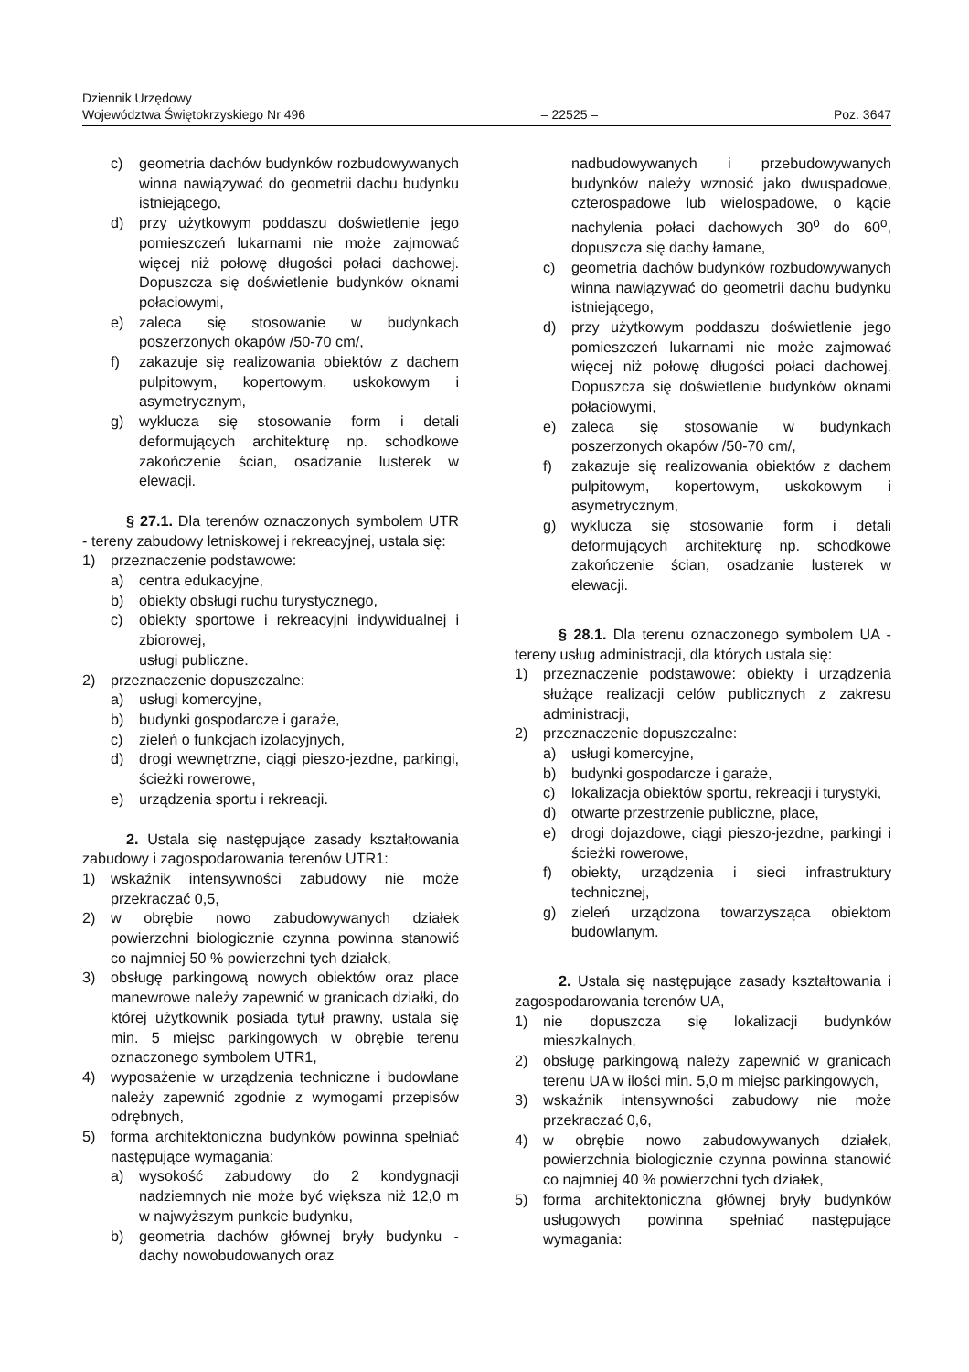Dziennik Urzędowy
Województwa Świętokrzyskiego Nr 496 – 22525 – Poz. 3647
c) geometria dachów budynków rozbudowywanych winna nawiązywać do geometrii dachu budynku istniejącego,
d) przy użytkowym poddaszu doświetlenie jego pomieszczeń lukarnami nie może zajmować więcej niż połowę długości połaci dachowej. Dopuszcza się doświetlenie budynków oknami połaciowymi,
e) zaleca się stosowanie w budynkach poszerzonych okapów /50-70 cm/,
f) zakazuje się realizowania obiektów z dachem pulpitowym, kopertowym, uskokowym i asymetrycznym,
g) wyklucza się stosowanie form i detali deformujących architekturę np. schodkowe zakończenie ścian, osadzanie lusterek w elewacji.
§ 27.1. Dla terenów oznaczonych symbolem UTR - tereny zabudowy letniskowej i rekreacyjnej, ustala się:
1) przeznaczenie podstawowe:
a) centra edukacyjne,
b) obiekty obsługi ruchu turystycznego,
c) obiekty sportowe i rekreacyjni indywidualnej i zbiorowej,
usługi publiczne.
2) przeznaczenie dopuszczalne:
a) usługi komercyjne,
b) budynki gospodarcze i garaże,
c) zieleń o funkcjach izolacyjnych,
d) drogi wewnętrzne, ciągi pieszo-jezdne, parkingi, ścieżki rowerowe,
e) urządzenia sportu i rekreacji.
2. Ustala się następujące zasady kształtowania zabudowy i zagospodarowania terenów UTR1:
1) wskaźnik intensywności zabudowy nie może przekraczać 0,5,
2) w obrębie nowo zabudowywanych działek powierzchni biologicznie czynna powinna stanowić co najmniej 50 % powierzchni tych działek,
3) obsługę parkingową nowych obiektów oraz place manewrowe należy zapewnić w granicach działki, do której użytkownik posiada tytuł prawny, ustala się min. 5 miejsc parkingowych w obrębie terenu oznaczonego symbolem UTR1,
4) wyposażenie w urządzenia techniczne i budowlane należy zapewnić zgodnie z wymogami przepisów odrębnych,
5) forma architektoniczna budynków powinna spełniać następujące wymagania:
a) wysokość zabudowy do 2 kondygnacji nadziemnych nie może być większa niż 12,0 m w najwyższym punkcie budynku,
b) geometria dachów głównej bryły budynku - dachy nowobudowanych oraz
nadbudowywanych i przebudowywanych budynków należy wznosić jako dwuspadowe, czterospadowe lub wielospadowe, o kącie nachylenia połaci dachowych 30<sup>o</sup> do 60<sup>o</sup>, dopuszcza się dachy łamane,
c) geometria dachów budynków rozbudowywanych winna nawiązywać do geometrii dachu budynku istniejącego,
d) przy użytkowym poddaszu doświetlenie jego pomieszczeń lukarnami nie może zajmować więcej niż połowę długości połaci dachowej. Dopuszcza się doświetlenie budynków oknami połaciowymi,
e) zaleca się stosowanie w budynkach poszerzonych okapów /50-70 cm/,
f) zakazuje się realizowania obiektów z dachem pulpitowym, kopertowym, uskokowym i asymetrycznym,
g) wyklucza się stosowanie form i detali deformujących architekturę np. schodkowe zakończenie ścian, osadzanie lusterek w elewacji.
§ 28.1. Dla terenu oznaczonego symbolem UA - tereny usług administracji, dla których ustala się:
1) przeznaczenie podstawowe: obiekty i urządzenia służące realizacji celów publicznych z zakresu administracji,
2) przeznaczenie dopuszczalne:
a) usługi komercyjne,
b) budynki gospodarcze i garaże,
c) lokalizacja obiektów sportu, rekreacji i turystyki,
d) otwarte przestrzenie publiczne, place,
e) drogi dojazdowe, ciągi pieszo-jezdne, parkingi i ścieżki rowerowe,
f) obiekty, urządzenia i sieci infrastruktury technicznej,
g) zieleń urządzona towarzysząca obiektom budowlanym.
2. Ustala się następujące zasady kształtowania i zagospodarowania terenów UA,
1) nie dopuszcza się lokalizacji budynków mieszkalnych,
2) obsługę parkingową należy zapewnić w granicach terenu UA w ilości min. 5,0 m miejsc parkingowych,
3) wskaźnik intensywności zabudowy nie może przekraczać 0,6,
4) w obrębie nowo zabudowywanych działek, powierzchnia biologicznie czynna powinna stanowić co najmniej 40 % powierzchni tych działek,
5) forma architektoniczna głównej bryły budynków usługowych powinna spełniać następujące wymagania: